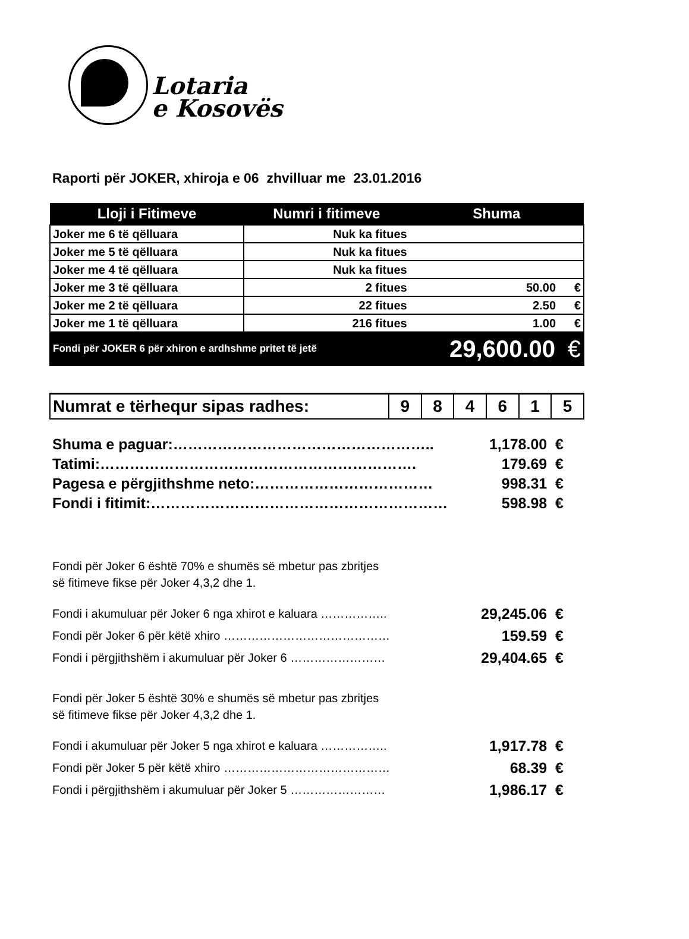Lotaria
e Kosovës
Raporti për JOKER, xhiroja e 06 zhvilluar me 23.01.2016
| Lloji i Fitimeve | Numri i fitimeve | Shuma | |
| --- | --- | --- | --- |
| Joker me 6 të qëlluara | Nuk ka fitues | | |
| Joker me 5 të qëlluara | Nuk ka fitues | | |
| Joker me 4 të qëlluara | Nuk ka fitues | | |
| Joker me 3 të qëlluara | 2 fitues | 50.00 | € |
| Joker me 2 të qëlluara | 22 fitues | 2.50 | € |
| Joker me 1 të qëlluara | 216 fitues | 1.00 | € |
| Fondi për JOKER 6 për xhiron e ardhshme pritet të jetë | | 29,600.00 | € |
| Numrat e tërhequr sipas radhes: | 9 | 8 | 4 | 6 | 1 | 5 |
| Shuma e paguar:…………………………………………….. | 1,178.00 € |
| Tatimi:………………………………………………………. | 179.69 € |
| Pagesa e përgjithshme neto:……………………………… | 998.31 € |
| Fondi i fitimit:…………………………………………………… | 598.98 € |
Fondi për Joker 6 është 70% e shumës së mbetur pas zbritjes
së fitimeve fikse për Joker 4,3,2 dhe 1.
| Fondi i akumuluar për Joker 6 nga xhirot e kaluara …………….. | 29,245.06 € |
| Fondi për Joker 6 për këtë xhiro …………………………………… | 159.59 € |
| Fondi i përgjithshëm i akumuluar për Joker 6 …………………… | 29,404.65 € |
Fondi për Joker 5 është 30% e shumës së mbetur pas zbritjes
së fitimeve fikse për Joker 4,3,2 dhe 1.
| Fondi i akumuluar për Joker 5 nga xhirot e kaluara …………….. | 1,917.78 € |
| Fondi për Joker 5 për këtë xhiro …………………………………… | 68.39 € |
| Fondi i përgjithshëm i akumuluar për Joker 5 …………………… | 1,986.17 € |